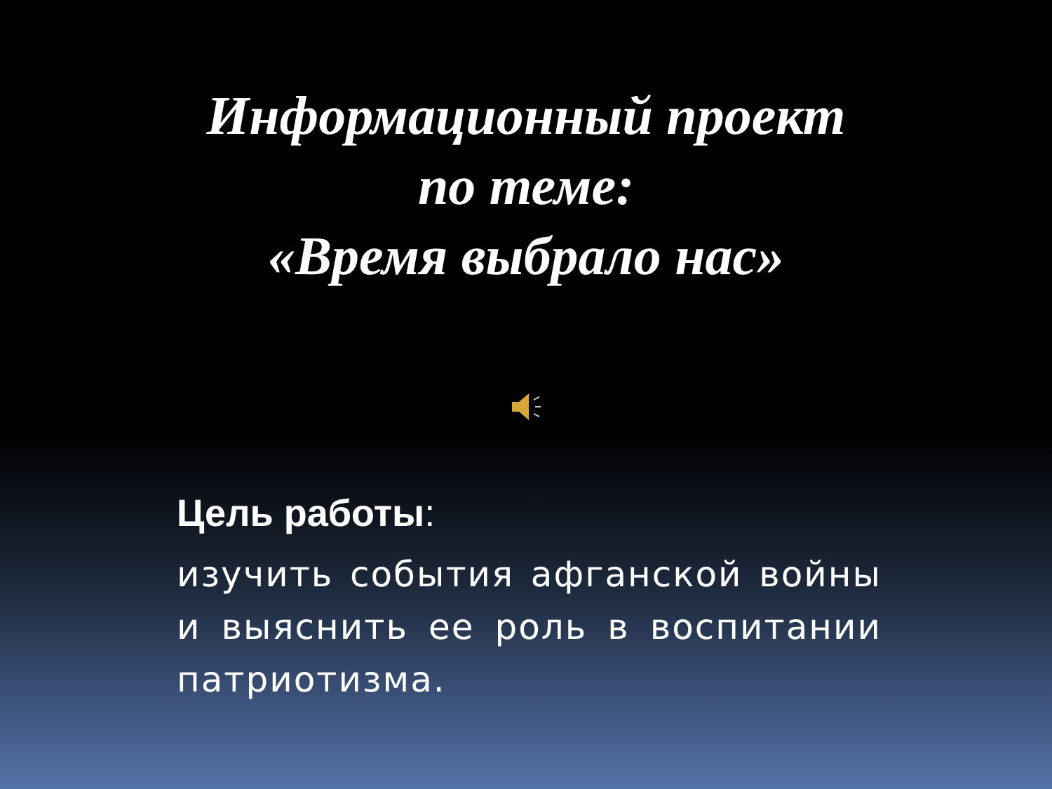Информационный проект
по теме:
«Время выбрало нас»
Цель работы:
изучить события афганской войны и выяснить ее роль в воспитании патриотизма.